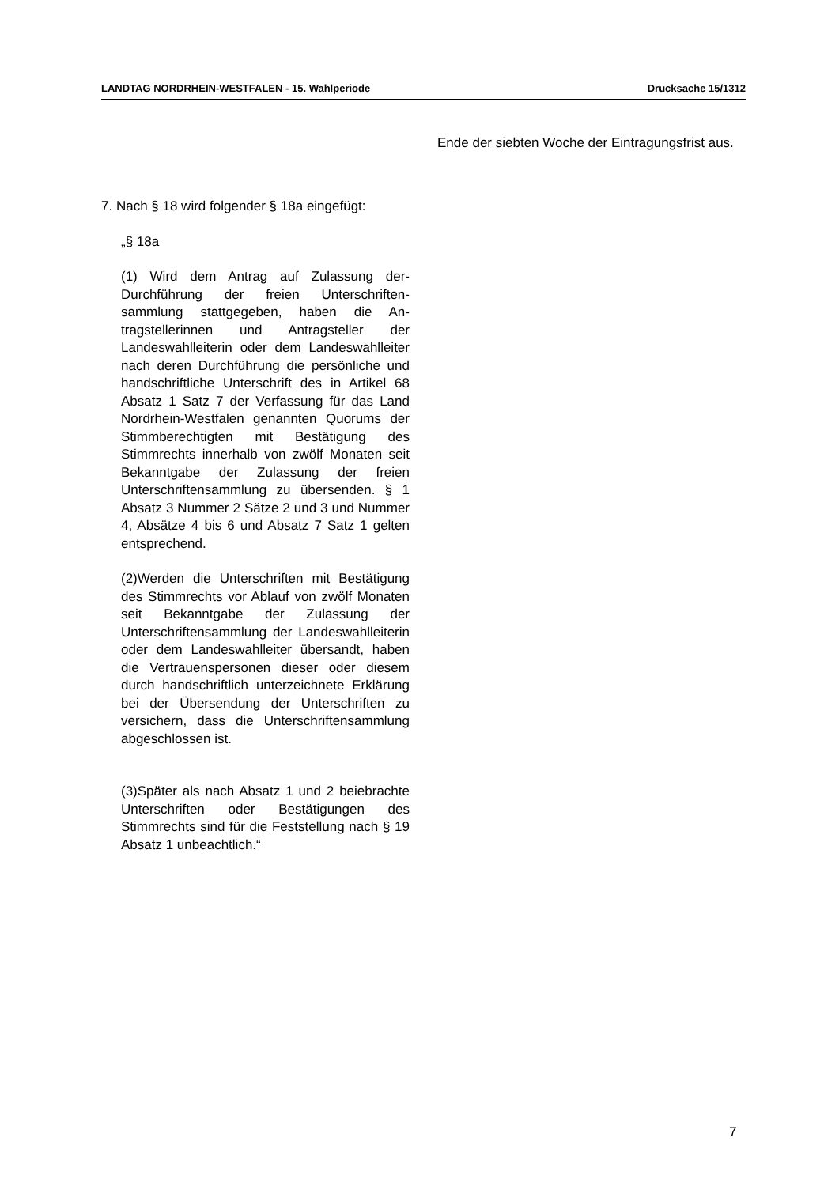LANDTAG NORDRHEIN-WESTFALEN - 15. Wahlperiode Drucksache 15/1312
7. Nach § 18 wird folgender § 18a einge­fügt:
„§ 18a
(1) Wird dem Antrag auf Zulassung der­Durchführung der freien Unterschriften­sammlung stattgegeben, haben die An­tragstellerinnen und Antragsteller der Landeswahlleiterin oder dem Landes­wahlleiter nach deren Durchführung die persönliche und handschriftliche Unter­schrift des in Artikel 68 Absatz 1 Satz 7 der Verfassung für das Land Nordrhein-Westfalen genannten Quorums der Stimmberechtigten mit Bestätigung des Stimmrechts innerhalb von zwölf Mona­ten seit Bekanntgabe der Zulassung der freien Unterschriftensammlung zu über­senden. § 1 Absatz 3 Nummer 2 Sätze 2 und 3 und Nummer 4, Absätze 4 bis 6 und Absatz 7 Satz 1 gelten entspre­chend.
(2)Werden die Unterschriften mit Bestäti­gung des Stimmrechts vor Ablauf von zwölf Monaten seit Bekanntgabe der Zu­lassung der Unterschriftensammlung der Landeswahlleiterin oder dem Landes­wahlleiter übersandt, haben die Vertrau­enspersonen dieser oder diesem durch handschriftlich unterzeichnete Erklärung bei der Übersendung der Unterschriften zu versichern, dass die Unterschriften­sammlung abgeschlossen ist.
(3)Später als nach Absatz 1 und 2 beie­brachte Unterschriften oder Bestätigun­gen des Stimmrechts sind für die Fest­stellung nach § 19 Absatz 1 unbeacht­lich.“
Ende der siebten Woche der Eintragungs­frist aus.
7